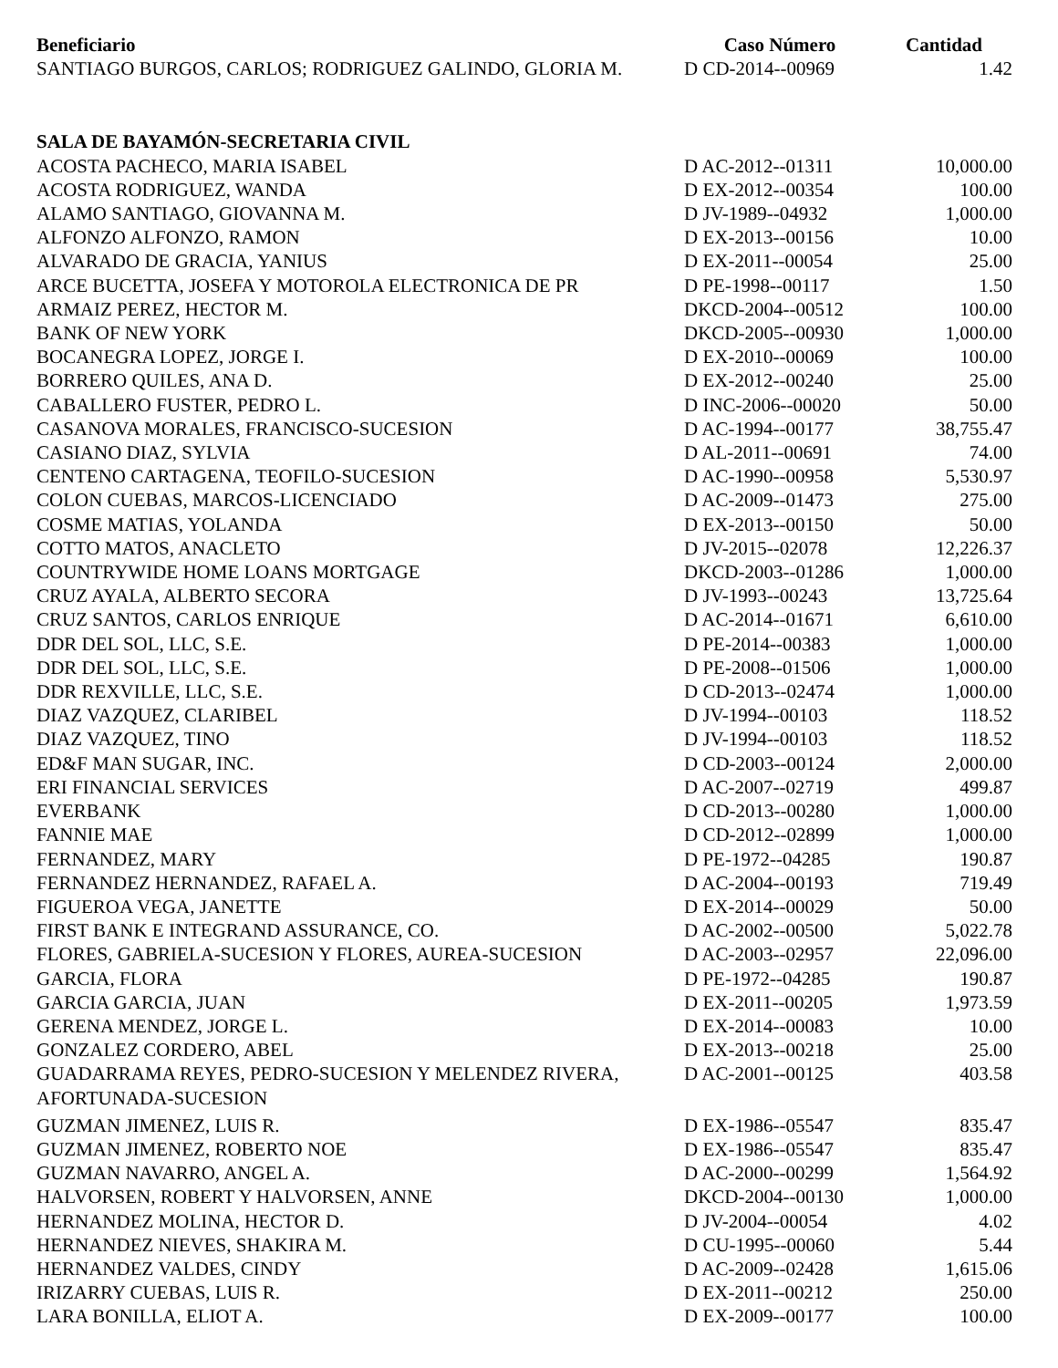| Beneficiario | Caso Número | Cantidad |
| --- | --- | --- |
| SANTIAGO BURGOS, CARLOS; RODRIGUEZ GALINDO, GLORIA M. | D CD-2014--00969 | 1.42 |
| SALA DE BAYAMÓN-SECRETARIA CIVIL | | |
| ACOSTA PACHECO, MARIA ISABEL | D AC-2012--01311 | 10,000.00 |
| ACOSTA RODRIGUEZ, WANDA | D EX-2012--00354 | 100.00 |
| ALAMO SANTIAGO, GIOVANNA M. | D JV-1989--04932 | 1,000.00 |
| ALFONZO ALFONZO, RAMON | D EX-2013--00156 | 10.00 |
| ALVARADO DE GRACIA, YANIUS | D EX-2011--00054 | 25.00 |
| ARCE BUCETTA, JOSEFA Y MOTOROLA ELECTRONICA DE PR | D PE-1998--00117 | 1.50 |
| ARMAIZ PEREZ, HECTOR M. | DKCD-2004--00512 | 100.00 |
| BANK OF NEW YORK | DKCD-2005--00930 | 1,000.00 |
| BOCANEGRA LOPEZ, JORGE I. | D EX-2010--00069 | 100.00 |
| BORRERO QUILES, ANA D. | D EX-2012--00240 | 25.00 |
| CABALLERO FUSTER, PEDRO L. | D INC-2006--00020 | 50.00 |
| CASANOVA MORALES, FRANCISCO-SUCESION | D AC-1994--00177 | 38,755.47 |
| CASIANO DIAZ, SYLVIA | D AL-2011--00691 | 74.00 |
| CENTENO CARTAGENA, TEOFILO-SUCESION | D AC-1990--00958 | 5,530.97 |
| COLON CUEBAS, MARCOS-LICENCIADO | D AC-2009--01473 | 275.00 |
| COSME MATIAS, YOLANDA | D EX-2013--00150 | 50.00 |
| COTTO MATOS, ANACLETO | D JV-2015--02078 | 12,226.37 |
| COUNTRYWIDE HOME LOANS MORTGAGE | DKCD-2003--01286 | 1,000.00 |
| CRUZ AYALA, ALBERTO SECORA | D JV-1993--00243 | 13,725.64 |
| CRUZ SANTOS, CARLOS ENRIQUE | D AC-2014--01671 | 6,610.00 |
| DDR DEL SOL, LLC, S.E. | D PE-2014--00383 | 1,000.00 |
| DDR DEL SOL, LLC, S.E. | D PE-2008--01506 | 1,000.00 |
| DDR REXVILLE, LLC, S.E. | D CD-2013--02474 | 1,000.00 |
| DIAZ VAZQUEZ, CLARIBEL | D JV-1994--00103 | 118.52 |
| DIAZ VAZQUEZ, TINO | D JV-1994--00103 | 118.52 |
| ED&F MAN SUGAR, INC. | D CD-2003--00124 | 2,000.00 |
| ERI FINANCIAL SERVICES | D AC-2007--02719 | 499.87 |
| EVERBANK | D CD-2013--00280 | 1,000.00 |
| FANNIE MAE | D CD-2012--02899 | 1,000.00 |
| FERNANDEZ, MARY | D PE-1972--04285 | 190.87 |
| FERNANDEZ HERNANDEZ, RAFAEL A. | D AC-2004--00193 | 719.49 |
| FIGUEROA VEGA, JANETTE | D EX-2014--00029 | 50.00 |
| FIRST BANK E INTEGRAND ASSURANCE, CO. | D AC-2002--00500 | 5,022.78 |
| FLORES, GABRIELA-SUCESION Y FLORES, AUREA-SUCESION | D AC-2003--02957 | 22,096.00 |
| GARCIA, FLORA | D PE-1972--04285 | 190.87 |
| GARCIA GARCIA, JUAN | D EX-2011--00205 | 1,973.59 |
| GERENA MENDEZ, JORGE L. | D EX-2014--00083 | 10.00 |
| GONZALEZ CORDERO, ABEL | D EX-2013--00218 | 25.00 |
| GUADARRAMA REYES, PEDRO-SUCESION Y MELENDEZ RIVERA, AFORTUNADA-SUCESION | D AC-2001--00125 | 403.58 |
| GUZMAN JIMENEZ, LUIS R. | D EX-1986--05547 | 835.47 |
| GUZMAN JIMENEZ, ROBERTO NOE | D EX-1986--05547 | 835.47 |
| GUZMAN NAVARRO, ANGEL A. | D AC-2000--00299 | 1,564.92 |
| HALVORSEN, ROBERT Y HALVORSEN, ANNE | DKCD-2004--00130 | 1,000.00 |
| HERNANDEZ MOLINA, HECTOR D. | D JV-2004--00054 | 4.02 |
| HERNANDEZ NIEVES, SHAKIRA M. | D CU-1995--00060 | 5.44 |
| HERNANDEZ VALDES, CINDY | D AC-2009--02428 | 1,615.06 |
| IRIZARRY CUEBAS, LUIS R. | D EX-2011--00212 | 250.00 |
| LARA BONILLA, ELIOT A. | D EX-2009--00177 | 100.00 |